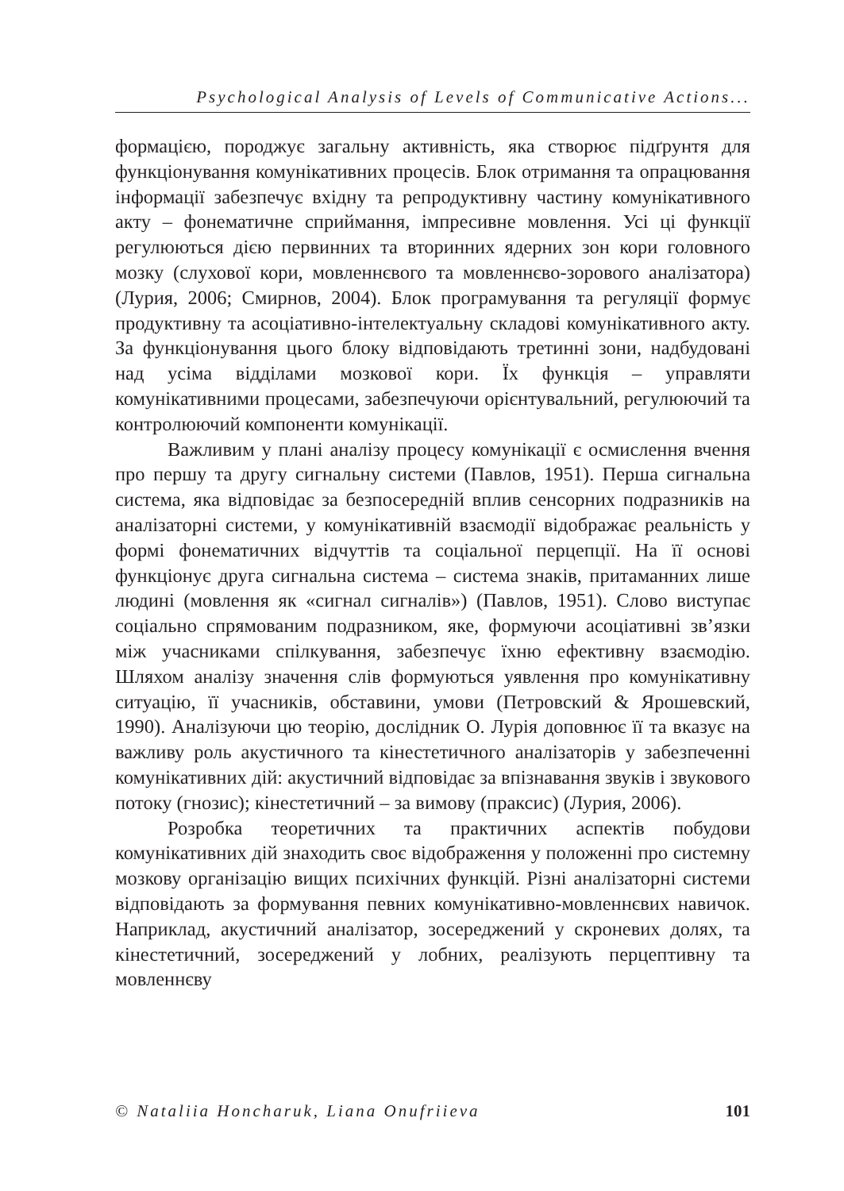Psychological Analysis of Levels of Communicative Actions...
формацією, породжує загальну активність, яка створює підґрунтя для функціонування комунікативних процесів. Блок отримання та опрацювання інформації забезпечує вхідну та репродуктивну частину комунікативного акту – фонематичне сприймання, імпресивне мовлення. Усі ці функції регулюються дією первинних та вторинних ядерних зон кори головного мозку (слухової кори, мовленнєвого та мовленнєво-зорового аналізатора) (Лурия, 2006; Смирнов, 2004). Блок програмування та регуляції формує продуктивну та асоціативно-інтелектуальну складові комунікативного акту. За функціонування цього блоку відповідають третинні зони, надбудовані над усіма відділами мозкової кори. Їх функція – управляти комунікативними процесами, забезпечуючи орієнтувальний, регулюючий та контролюючий компоненти комунікації.
Важливим у плані аналізу процесу комунікації є осмислення вчення про першу та другу сигнальну системи (Павлов, 1951). Перша сигнальна система, яка відповідає за безпосередній вплив сенсорних подразників на аналізаторні системи, у комунікативній взаємодії відображає реальність у формі фонематичних відчуттів та соціальної перцепції. На її основі функціонує друга сигнальна система – система знаків, притаманних лише людині (мовлення як «сигнал сигналів») (Павлов, 1951). Слово виступає соціально спрямованим подразником, яке, формуючи асоціативні зв’язки між учасниками спілкування, забезпечує їхню ефективну взаємодію. Шляхом аналізу значення слів формуються уявлення про комунікативну ситуацію, її учасників, обставини, умови (Петровский & Ярошевский, 1990). Аналізуючи цю теорію, дослідник О. Лурія доповнює її та вказує на важливу роль акустичного та кінестетичного аналізаторів у забезпеченні комунікативних дій: акустичний відповідає за впізнавання звуків і звукового потоку (гнозис); кінестетичний – за вимову (праксис) (Лурия, 2006).
Розробка теоретичних та практичних аспектів побудови комунікативних дій знаходить своє відображення у положенні про системну мозкову організацію вищих психічних функцій. Різні аналізаторні системи відповідають за формування певних комунікативно-мовленнєвих навичок. Наприклад, акустичний аналізатор, зосереджений у скроневих долях, та кінестетичний, зосереджений у лобних, реалізують перцептивну та мовленнєву
© Nataliia Honcharuk, Liana Onufriieva 101